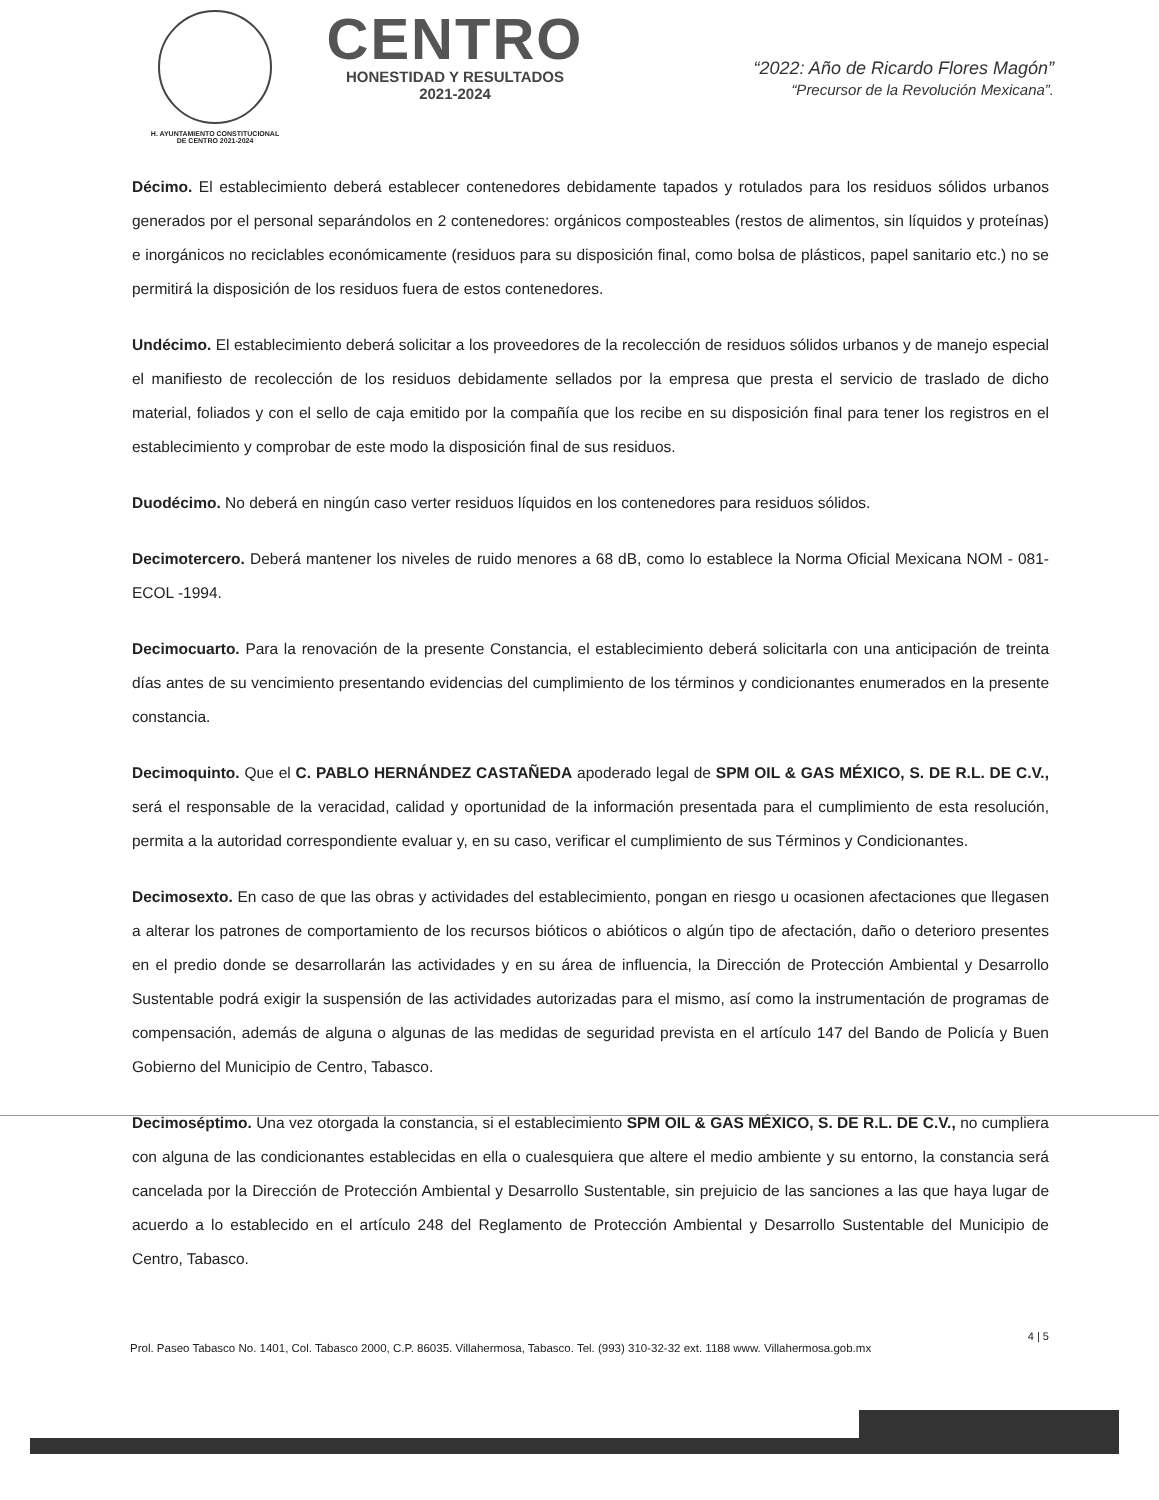H. AYUNTAMIENTO CONSTITUCIONAL
DE CENTRO 2021-2024
CENTRO
HONESTIDAD Y RESULTADOS
2021-2024
“2022: Año de Ricardo Flores Magón”
“Precursor de la Revolución Mexicana”.
Décimo. El establecimiento deberá establecer contenedores debidamente tapados y rotulados para los residuos sólidos urbanos generados por el personal separándolos en 2 contenedores: orgánicos composteables (restos de alimentos, sin líquidos y proteínas) e inorgánicos no reciclables económicamente (residuos para su disposición final, como bolsa de plásticos, papel sanitario etc.) no se permitirá la disposición de los residuos fuera de estos contenedores.
Undécimo. El establecimiento deberá solicitar a los proveedores de la recolección de residuos sólidos urbanos y de manejo especial el manifiesto de recolección de los residuos debidamente sellados por la empresa que presta el servicio de traslado de dicho material, foliados y con el sello de caja emitido por la compañía que los recibe en su disposición final para tener los registros en el establecimiento y comprobar de este modo la disposición final de sus residuos.
Duodécimo. No deberá en ningún caso verter residuos líquidos en los contenedores para residuos sólidos.
Decimotercero. Deberá mantener los niveles de ruido menores a 68 dB, como lo establece la Norma Oficial Mexicana NOM - 081- ECOL -1994.
Decimocuarto. Para la renovación de la presente Constancia, el establecimiento deberá solicitarla con una anticipación de treinta días antes de su vencimiento presentando evidencias del cumplimiento de los términos y condicionantes enumerados en la presente constancia.
Decimoquinto. Que el C. PABLO HERNÁNDEZ CASTAÑEDA apoderado legal de SPM OIL & GAS MÉXICO, S. DE R.L. DE C.V., será el responsable de la veracidad, calidad y oportunidad de la información presentada para el cumplimiento de esta resolución, permita a la autoridad correspondiente evaluar y, en su caso, verificar el cumplimiento de sus Términos y Condicionantes.
Decimosexto. En caso de que las obras y actividades del establecimiento, pongan en riesgo u ocasionen afectaciones que llegasen a alterar los patrones de comportamiento de los recursos bióticos o abióticos o algún tipo de afectación, daño o deterioro presentes en el predio donde se desarrollarán las actividades y en su área de influencia, la Dirección de Protección Ambiental y Desarrollo Sustentable podrá exigir la suspensión de las actividades autorizadas para el mismo, así como la instrumentación de programas de compensación, además de alguna o algunas de las medidas de seguridad prevista en el artículo 147 del Bando de Policía y Buen Gobierno del Municipio de Centro, Tabasco.
Decimoséptimo. Una vez otorgada la constancia, si el establecimiento SPM OIL & GAS MÉXICO, S. DE R.L. DE C.V., no cumpliera con alguna de las condicionantes establecidas en ella o cualesquiera que altere el medio ambiente y su entorno, la constancia será cancelada por la Dirección de Protección Ambiental y Desarrollo Sustentable, sin prejuicio de las sanciones a las que haya lugar de acuerdo a lo establecido en el artículo 248 del Reglamento de Protección Ambiental y Desarrollo Sustentable del Municipio de Centro, Tabasco.
4 | 5
Prol. Paseo Tabasco No. 1401, Col. Tabasco 2000, C.P. 86035. Villahermosa, Tabasco. Tel. (993) 310-32-32 ext. 1188 www. Villahermosa.gob.mx